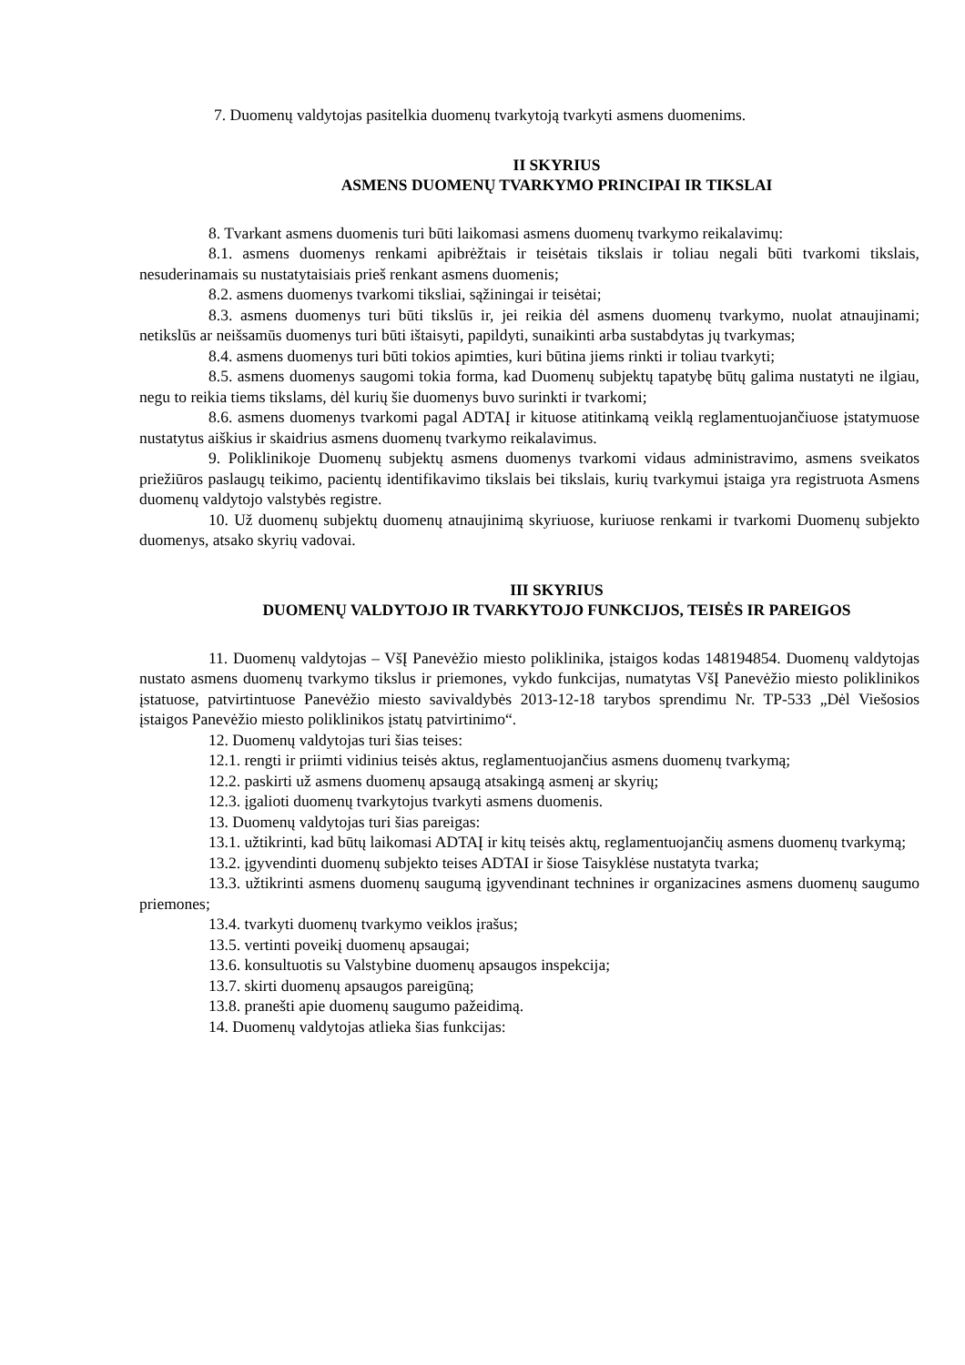7. Duomenų valdytojas pasitelkia duomenų tvarkytoją tvarkyti asmens duomenims.
II SKYRIUS
ASMENS DUOMENŲ TVARKYMO PRINCIPAI IR TIKSLAI
8. Tvarkant asmens duomenis turi būti laikomasi asmens duomenų tvarkymo reikalavimų:
8.1. asmens duomenys renkami apibrėžtais ir teisėtais tikslais ir toliau negali būti tvarkomi tikslais, nesuderinamais su nustatytaisiais prieš renkant asmens duomenis;
8.2. asmens duomenys tvarkomi tiksliai, sąžiningai ir teisėtai;
8.3. asmens duomenys turi būti tikslūs ir, jei reikia dėl asmens duomenų tvarkymo, nuolat atnaujinami; netikslūs ar neišsamūs duomenys turi būti ištaisyti, papildyti, sunaikinti arba sustabdytas jų tvarkymas;
8.4. asmens duomenys turi būti tokios apimties, kuri būtina jiems rinkti ir toliau tvarkyti;
8.5. asmens duomenys saugomi tokia forma, kad Duomenų subjektų tapatybę būtų galima nustatyti ne ilgiau, negu to reikia tiems tikslams, dėl kurių šie duomenys buvo surinkti ir tvarkomi;
8.6. asmens duomenys tvarkomi pagal ADTAĮ ir kituose atitinkamą veiklą reglamentuojančiuose įstatymuose nustatytus aiškius ir skaidrius asmens duomenų tvarkymo reikalavimus.
9. Poliklinikoje Duomenų subjektų asmens duomenys tvarkomi vidaus administravimo, asmens sveikatos priežiūros paslaugų teikimo, pacientų identifikavimo tikslais bei tikslais, kurių tvarkymui įstaiga yra registruota Asmens duomenų valdytojo valstybės registre.
10. Už duomenų subjektų duomenų atnaujinimą skyriuose, kuriuose renkami ir tvarkomi Duomenų subjekto duomenys, atsako skyrių vadovai.
III SKYRIUS
DUOMENŲ VALDYTOJO IR TVARKYTOJO FUNKCIJOS, TEISĖS IR PAREIGOS
11. Duomenų valdytojas – VšĮ Panevėžio miesto poliklinika, įstaigos kodas 148194854. Duomenų valdytojas nustato asmens duomenų tvarkymo tikslus ir priemones, vykdo funkcijas, numatytas VšĮ Panevėžio miesto poliklinikos įstatuose, patvirtintuose Panevėžio miesto savivaldybės 2013-12-18 tarybos sprendimu Nr. TP-533 „Dėl Viešosios įstaigos Panevėžio miesto poliklinikos įstatų patvirtinimo“.
12. Duomenų valdytojas turi šias teises:
12.1. rengti ir priimti vidinius teisės aktus, reglamentuojančius asmens duomenų tvarkymą;
12.2. paskirti už asmens duomenų apsaugą atsakingą asmenį ar skyrių;
12.3. įgalioti duomenų tvarkytojus tvarkyti asmens duomenis.
13. Duomenų valdytojas turi šias pareigas:
13.1. užtikrinti, kad būtų laikomasi ADTAĮ ir kitų teisės aktų, reglamentuojančių asmens duomenų tvarkymą;
13.2. įgyvendinti duomenų subjekto teises ADTAI ir šiose Taisyklėse nustatyta tvarka;
13.3. užtikrinti asmens duomenų saugumą įgyvendinant technines ir organizacines asmens duomenų saugumo priemones;
13.4. tvarkyti duomenų tvarkymo veiklos įrašus;
13.5. vertinti poveikį duomenų apsaugai;
13.6. konsultuotis su Valstybine duomenų apsaugos inspekcija;
13.7. skirti duomenų apsaugos pareigūną;
13.8. pranešti apie duomenų saugumo pažeidimą.
14. Duomenų valdytojas atlieka šias funkcijas: